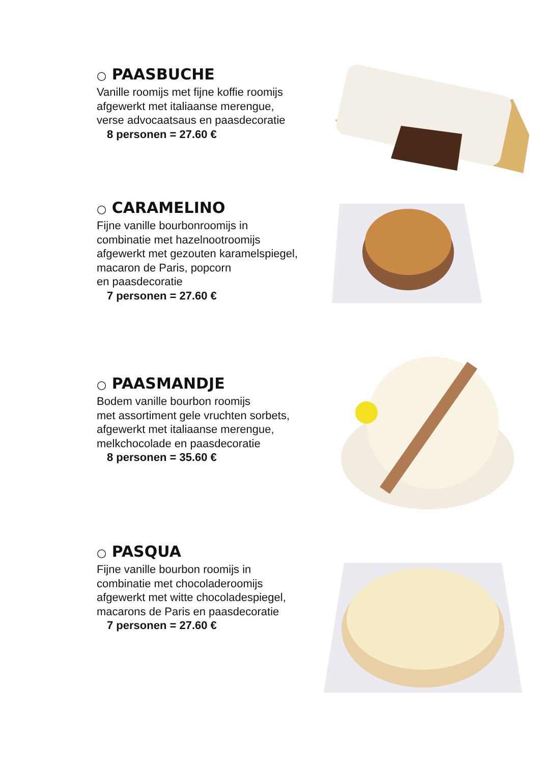○ PAASBUCHE
Vanille roomijs met fijne koffie roomijs
afgewerkt met italiaanse merengue,
verse advocaatsaus en paasdecoratie
8 personen = 27.60 €
○ CARAMELINO
Fijne vanille bourbonroomijs in
combinatie met hazelnootroomijs
afgewerkt met gezouten karamelspiegel,
macaron de Paris, popcorn
en paasdecoratie
7 personen = 27.60 €
○ PAASMANDJE
Bodem vanille bourbon roomijs
met assortiment gele vruchten sorbets,
afgewerkt met italiaanse merengue,
melkchocolade en paasdecoratie
8 personen = 35.60 €
○ PASQUA
Fijne vanille bourbon roomijs in
combinatie met chocoladeroomijs
afgewerkt met witte chocoladespiegel,
macarons de Paris en paasdecoratie
7 personen = 27.60 €